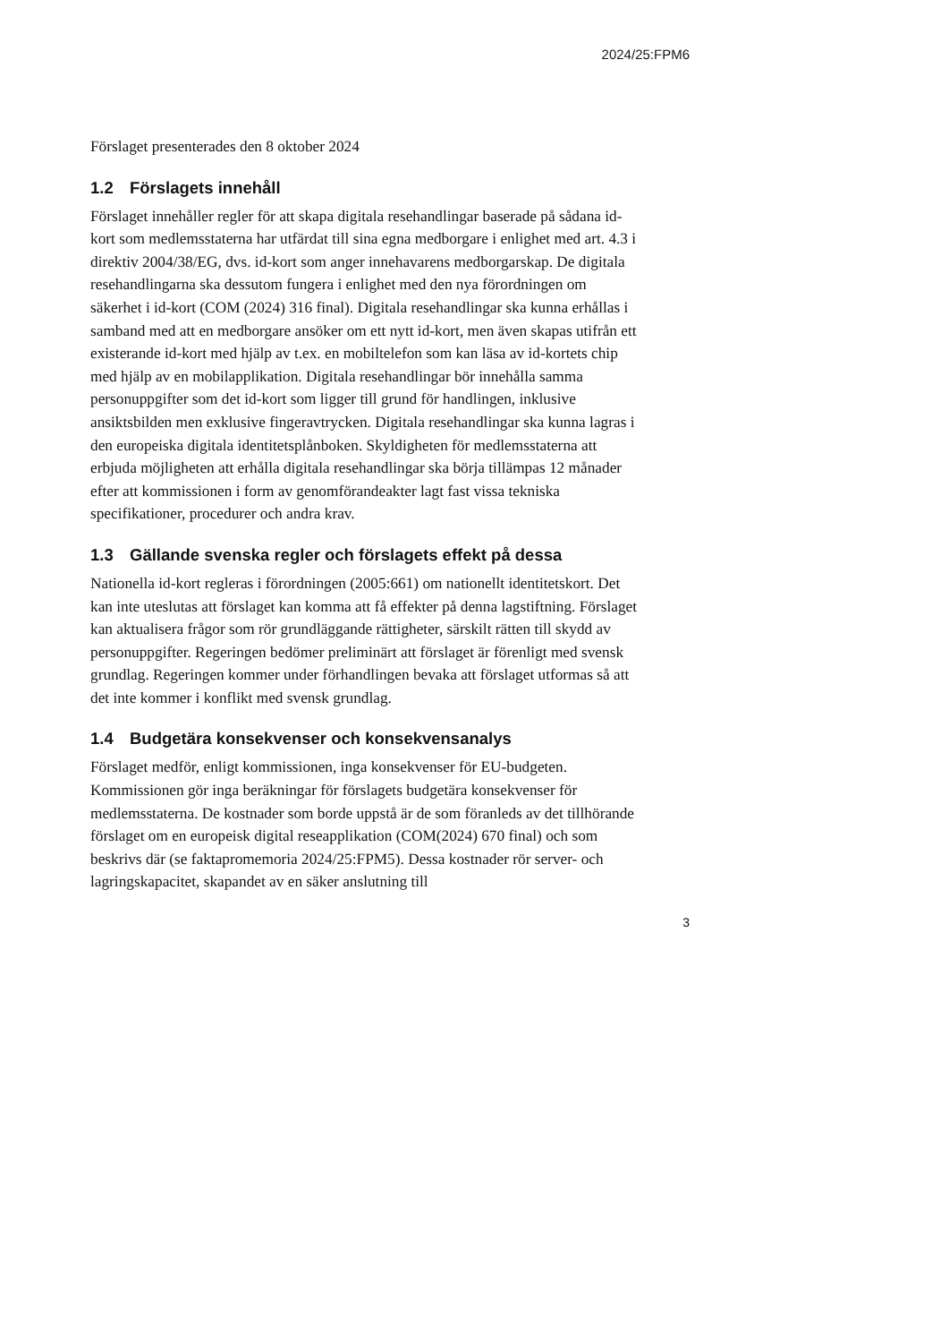2024/25:FPM6
Förslaget presenterades den 8 oktober 2024
1.2 Förslagets innehåll
Förslaget innehåller regler för att skapa digitala resehandlingar baserade på sådana id-kort som medlemsstaterna har utfärdat till sina egna medborgare i enlighet med art. 4.3 i direktiv 2004/38/EG, dvs. id-kort som anger innehavarens medborgarskap. De digitala resehandlingarna ska dessutom fungera i enlighet med den nya förordningen om säkerhet i id-kort (COM (2024) 316 final). Digitala resehandlingar ska kunna erhållas i samband med att en medborgare ansöker om ett nytt id-kort, men även skapas utifrån ett existerande id-kort med hjälp av t.ex. en mobiltelefon som kan läsa av id-kortets chip med hjälp av en mobilapplikation. Digitala resehandlingar bör innehålla samma personuppgifter som det id-kort som ligger till grund för handlingen, inklusive ansiktsbilden men exklusive fingeravtrycken. Digitala resehandlingar ska kunna lagras i den europeiska digitala identitetsplånboken. Skyldigheten för medlemsstaterna att erbjuda möjligheten att erhålla digitala resehandlingar ska börja tillämpas 12 månader efter att kommissionen i form av genomförandeakter lagt fast vissa tekniska specifikationer, procedurer och andra krav.
1.3 Gällande svenska regler och förslagets effekt på dessa
Nationella id-kort regleras i förordningen (2005:661) om nationellt identitetskort. Det kan inte uteslutas att förslaget kan komma att få effekter på denna lagstiftning. Förslaget kan aktualisera frågor som rör grundläggande rättigheter, särskilt rätten till skydd av personuppgifter. Regeringen bedömer preliminärt att förslaget är förenligt med svensk grundlag. Regeringen kommer under förhandlingen bevaka att förslaget utformas så att det inte kommer i konflikt med svensk grundlag.
1.4 Budgetära konsekvenser och konsekvensanalys
Förslaget medför, enligt kommissionen, inga konsekvenser för EU-budgeten. Kommissionen gör inga beräkningar för förslagets budgetära konsekvenser för medlemsstaterna. De kostnader som borde uppstå är de som föranleds av det tillhörande förslaget om en europeisk digital reseapplikation (COM(2024) 670 final) och som beskrivs där (se faktapromemoria 2024/25:FPM5). Dessa kostnader rör server- och lagringskapacitet, skapandet av en säker anslutning till
3